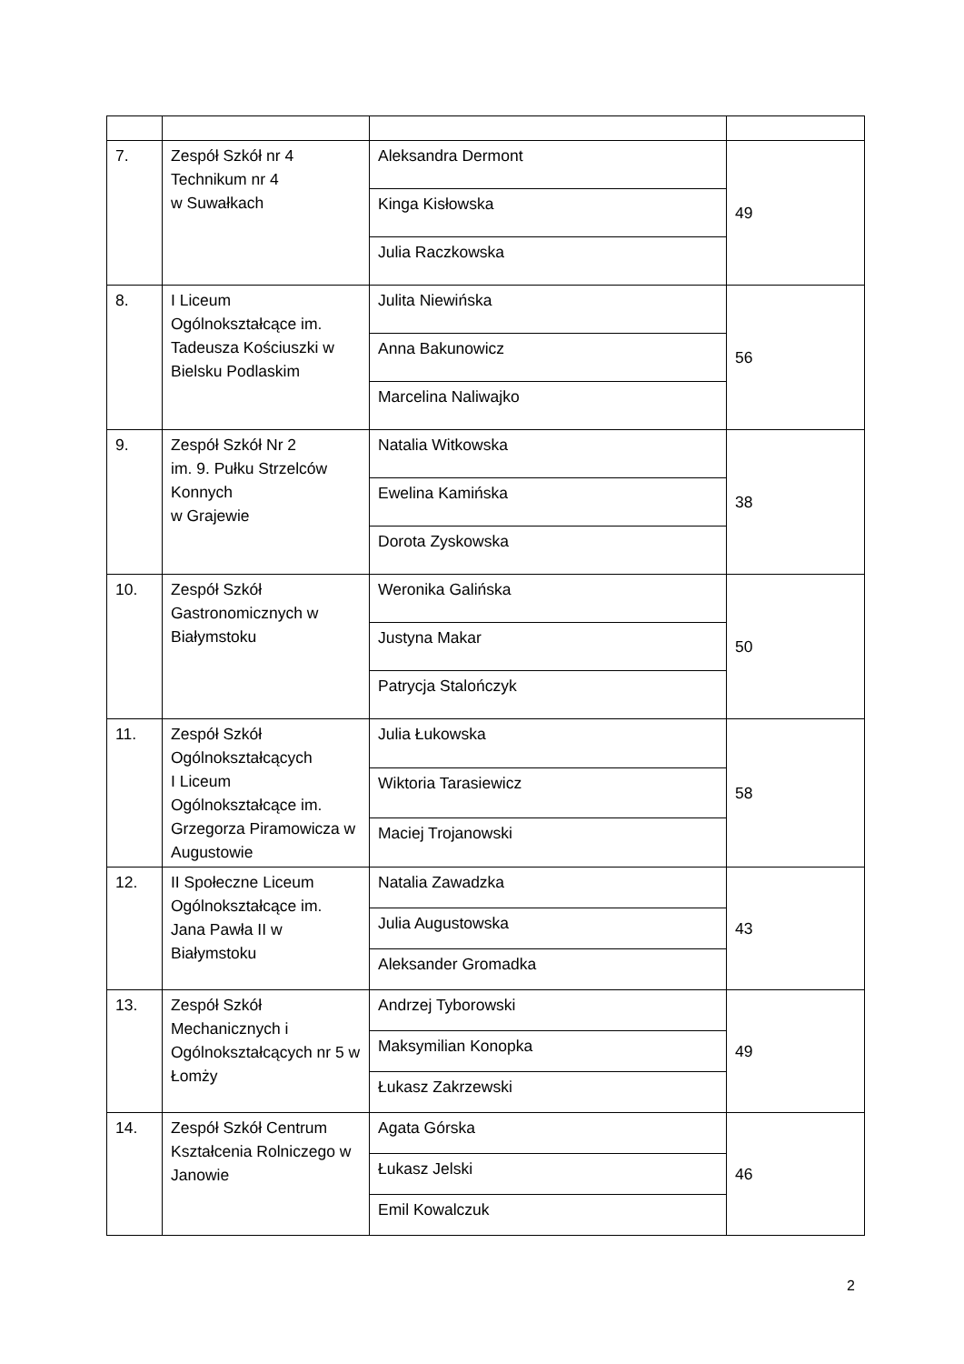| 7. | Zespół Szkół nr 4 Technikum nr 4 w Suwałkach | Aleksandra Dermont | 49 |
| | | Kinga Kisłowska | |
| | | Julia Raczkowska | |
| 8. | I Liceum Ogólnokształcące im. Tadeusza Kościuszki w Bielsku Podlaskim | Julita Niewińska | 56 |
| | | Anna Bakunowicz | |
| | | Marcelina Naliwajko | |
| 9. | Zespół Szkół Nr 2 im. 9. Pułku Strzelców Konnych w Grajewie | Natalia Witkowska | 38 |
| | | Ewelina Kamińska | |
| | | Dorota Zyskowska | |
| 10. | Zespół Szkół Gastronomicznych w Białymstoku | Weronika Galińska | 50 |
| | | Justyna Makar | |
| | | Patrycja Stalończyk | |
| 11. | Zespół Szkół Ogólnokształcących I Liceum Ogólnokształcące im. Grzegorza Piramowicza w Augustowie | Julia Łukowska | 58 |
| | | Wiktoria Tarasiewicz | |
| | | Maciej Trojanowski | |
| 12. | II Społeczne Liceum Ogólnokształcące im. Jana Pawła II w Białymstoku | Natalia Zawadzka | 43 |
| | | Julia Augustowska | |
| | | Aleksander Gromadka | |
| 13. | Zespół Szkół Mechanicznych i Ogólnokształcących nr 5 w Łomży | Andrzej Tyborowski | 49 |
| | | Maksymilian Konopka | |
| | | Łukasz Zakrzewski | |
| 14. | Zespół Szkół Centrum Kształcenia Rolniczego w Janowie | Agata Górska | 46 |
| | | Łukasz Jelski | |
| | | Emil Kowalczuk | |
2